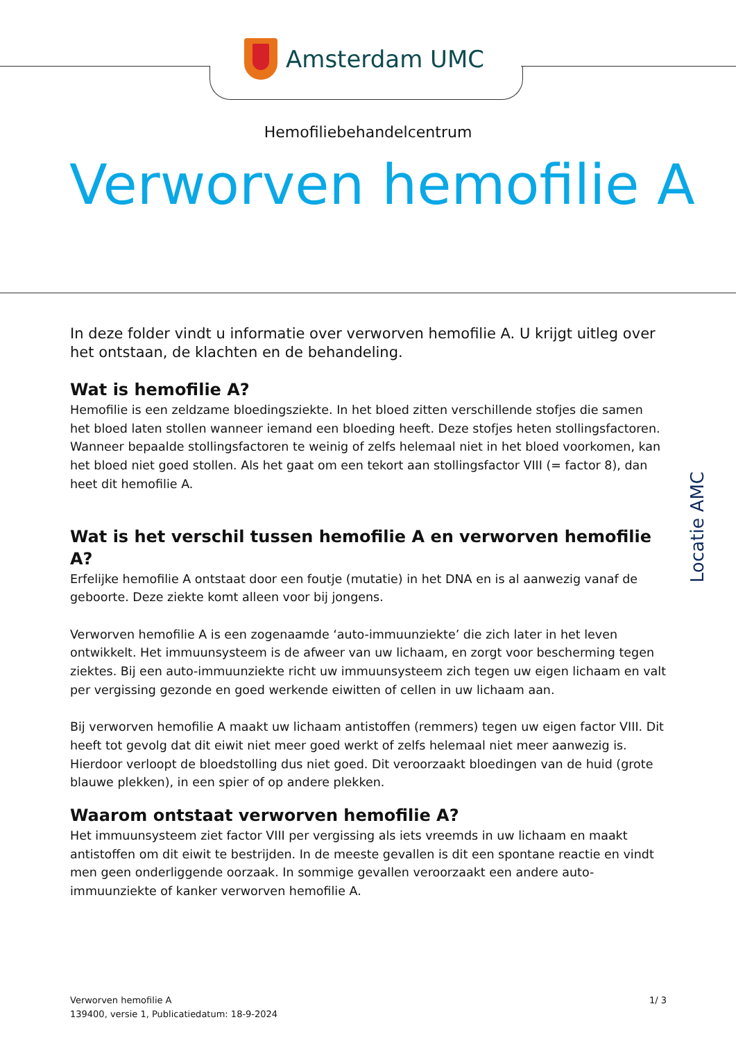Amsterdam UMC
Hemofiliebehandelcentrum
Verworven hemofilie A
In deze folder vindt u informatie over verworven hemofilie A. U krijgt uitleg over het ontstaan, de klachten en de behandeling.
Wat is hemofilie A?
Hemofilie is een zeldzame bloedingsziekte. In het bloed zitten verschillende stofjes die samen het bloed laten stollen wanneer iemand een bloeding heeft. Deze stofjes heten stollingsfactoren.
Wanneer bepaalde stollingsfactoren te weinig of zelfs helemaal niet in het bloed voorkomen, kan het bloed niet goed stollen. Als het gaat om een tekort aan stollingsfactor VIII (= factor 8), dan heet dit hemofilie A.
Wat is het verschil tussen hemofilie A en verworven hemofilie A?
Erfelijke hemofilie A ontstaat door een foutje (mutatie) in het DNA en is al aanwezig vanaf de geboorte. Deze ziekte komt alleen voor bij jongens.
Verworven hemofilie A is een zogenaamde ‘auto-immuunziekte’ die zich later in het leven ontwikkelt. Het immuunsysteem is de afweer van uw lichaam, en zorgt voor bescherming tegen ziektes. Bij een auto-immuunziekte richt uw immuunsysteem zich tegen uw eigen lichaam en valt per vergissing gezonde en goed werkende eiwitten of cellen in uw lichaam aan.
Bij verworven hemofilie A maakt uw lichaam antistoffen (remmers) tegen uw eigen factor VIII. Dit heeft tot gevolg dat dit eiwit niet meer goed werkt of zelfs helemaal niet meer aanwezig is. Hierdoor verloopt de bloedstolling dus niet goed. Dit veroorzaakt bloedingen van de huid (grote blauwe plekken), in een spier of op andere plekken.
Waarom ontstaat verworven hemofilie A?
Het immuunsysteem ziet factor VIII per vergissing als iets vreemds in uw lichaam en maakt antistoffen om dit eiwit te bestrijden. In de meeste gevallen is dit een spontane reactie en vindt men geen onderliggende oorzaak. In sommige gevallen veroorzaakt een andere auto-immuunziekte of kanker verworven hemofilie A.
Locatie AMC
Verworven hemofilie A
139400, versie 1, Publicatiedatum: 18-9-2024
1/ 3